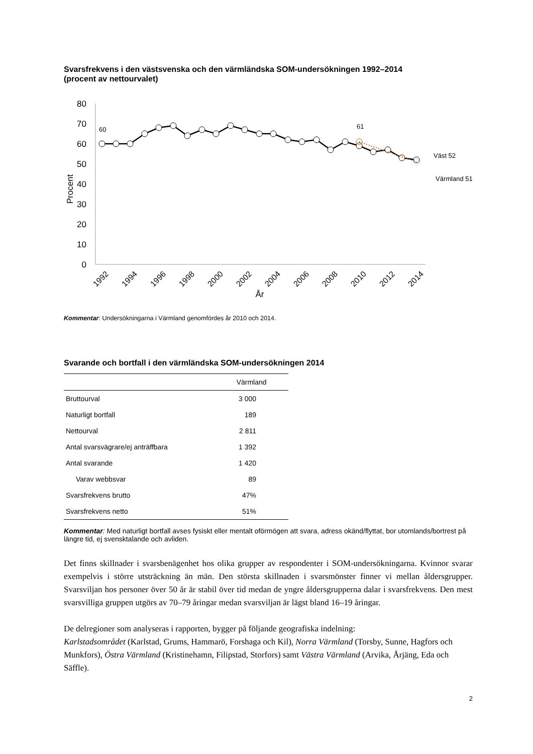Svarsfrekvens i den västsvenska och den värmländska SOM-undersökningen 1992–2014
(procent av nettourvalet)
80
70
60
50
40
30
20
10
0
Procent
60
61
Väst 52
Värmland 51
1992
1994
1996
1998
2000
2002
2004
2006
2008
2010
2012
2014
År
Kommentar: Undersökningarna i Värmland genomfördes år 2010 och 2014.
Svarande och bortfall i den värmländska SOM-undersökningen 2014
| | Värmland |
| --- | --- |
| Bruttourval | 3 000 |
| Naturligt bortfall | 189 |
| Nettourval | 2 811 |
| Antal svarsvägrare/ej anträffbara | 1 392 |
| Antal svarande | 1 420 |
| Varav webbsvar | 89 |
| Svarsfrekvens brutto | 47% |
| Svarsfrekvens netto | 51% |
Kommentar: Med naturligt bortfall avses fysiskt eller mentalt oförmögen att svara, adress okänd/flyttat, bor utomlands/bortrest på längre tid, ej svensktalande och avliden.
Det finns skillnader i svarsbenägenhet hos olika grupper av respondenter i SOM-undersökningarna. Kvinnor svarar exempelvis i större utsträckning än män. Den största skillnaden i svarsmönster finner vi mellan åldersgrupper. Svarsviljan hos personer över 50 år är stabil över tid medan de yngre åldersgrupperna dalar i svarsfrekvens. Den mest svarsvilliga gruppen utgörs av 70–79 åringar medan svarsviljan är lägst bland 16–19 åringar.
De delregioner som analyseras i rapporten, bygger på följande geografiska indelning:
Karlstadsområdet (Karlstad, Grums, Hammarö, Forshaga och Kil), Norra Värmland (Torsby, Sunne, Hagfors och Munkfors), Östra Värmland (Kristinehamn, Filipstad, Storfors) samt Västra Värmland (Arvika, Årjäng, Eda och Säffle).
2